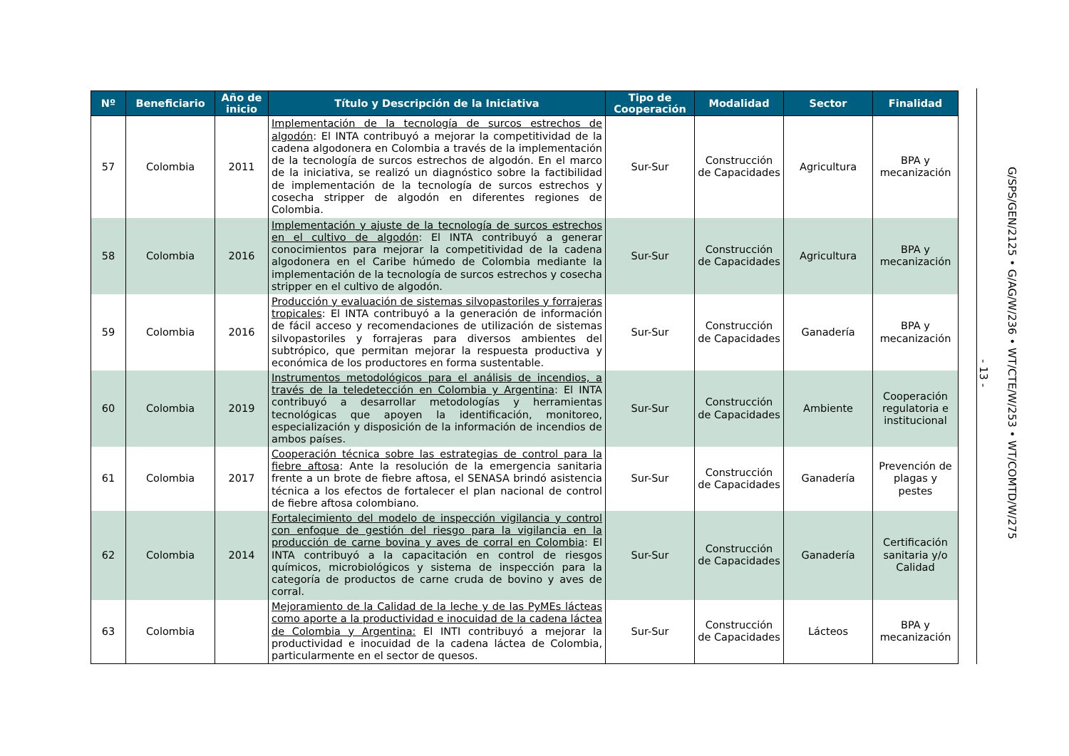| Nº | Beneficiario | Año de inicio | Título y Descripción de la Iniciativa | Tipo de Cooperación | Modalidad | Sector | Finalidad |
| --- | --- | --- | --- | --- | --- | --- | --- |
| 57 | Colombia | 2011 | Implementación de la tecnología de surcos estrechos de algodón : El INTA contribuyó a mejorar la competitividad de la cadena algodonera en Colombia a través de la implementación de la tecnología de surcos estrechos de algodón. En el marco de la iniciativa, se realizó un diagnóstico sobre la factibilidad de implementación de la tecnología de surcos estrechos y cosecha stripper de algodón en diferentes regiones de Colombia. | Sur-Sur | Construcción de Capacidades | Agricultura | BPA y mecanización |
| 58 | Colombia | 2016 | Implementación y ajuste de la tecnología de surcos estrechos en el cultivo de algodón : El INTA contribuyó a generar conocimientos para mejorar la competitividad de la cadena algodonera en el Caribe húmedo de Colombia mediante la implementación de la tecnología de surcos estrechos y cosecha stripper en el cultivo de algodón. | Sur-Sur | Construcción de Capacidades | Agricultura | BPA y mecanización |
| 59 | Colombia | 2016 | Producción y evaluación de sistemas silvopastoriles y forrajeras tropicales : El INTA contribuyó a la generación de información de fácil acceso y recomendaciones de utilización de sistemas silvopastoriles y forrajeras para diversos ambientes del subtrópico, que permitan mejorar la respuesta productiva y económica de los productores en forma sustentable. | Sur-Sur | Construcción de Capacidades | Ganadería | BPA y mecanización |
| 60 | Colombia | 2019 | Instrumentos metodológicos para el análisis de incendios, a través de la teledetección en Colombia y Argentina : El INTA contribuyó a desarrollar metodologías y herramientas tecnológicas que apoyen la identificación, monitoreo, especialización y disposición de la información de incendios de ambos países. | Sur-Sur | Construcción de Capacidades | Ambiente | Cooperación regulatoria e institucional |
| 61 | Colombia | 2017 | Cooperación técnica sobre las estrategias de control para la fiebre aftosa : Ante la resolución de la emergencia sanitaria frente a un brote de fiebre aftosa, el SENASA brindó asistencia técnica a los efectos de fortalecer el plan nacional de control de fiebre aftosa colombiano. | Sur-Sur | Construcción de Capacidades | Ganadería | Prevención de plagas y pestes |
| 62 | Colombia | 2014 | Fortalecimiento del modelo de inspección vigilancia y control con enfoque de gestión del riesgo para la vigilancia en la producción de carne bovina y aves de corral en Colombia : El INTA contribuyó a la capacitación en control de riesgos químicos, microbiológicos y sistema de inspección para la categoría de productos de carne cruda de bovino y aves de corral. | Sur-Sur | Construcción de Capacidades | Ganadería | Certificación sanitaria y/o Calidad |
| 63 | Colombia | | Mejoramiento de la Calidad de la leche y de las PyMEs lácteas como aporte a la productividad e inocuidad de la cadena láctea de Colombia y Argentina: El INTI contribuyó a mejorar la productividad e inocuidad de la cadena láctea de Colombia, particularmente en el sector de quesos. | Sur-Sur | Construcción de Capacidades | Lácteos | BPA y mecanización |
- 13 -
G/SPS/GEN/2125 • G/AG/W/236 • WT/CTE/W/253 • WT/COMTD/W/275